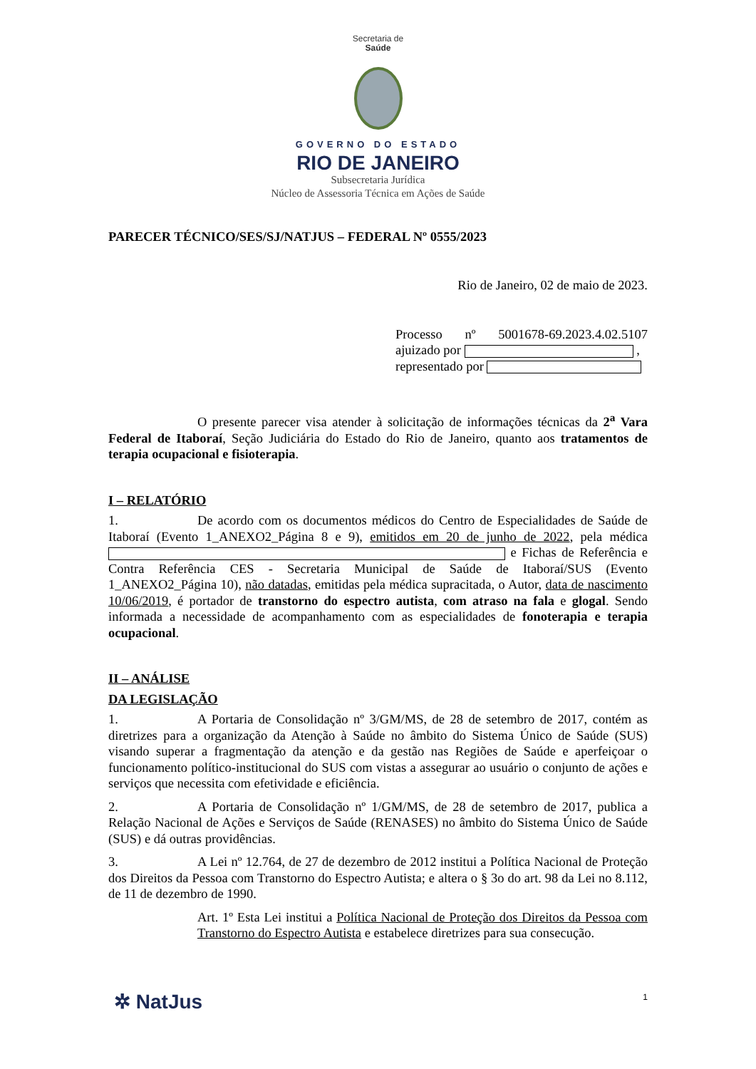Secretaria de
Saúde
GOVERNO DO ESTADO
RIO DE JANEIRO
Subsecretaria Jurídica
Núcleo de Assessoria Técnica em Ações de Saúde
PARECER TÉCNICO/SES/SJ/NATJUS – FEDERAL Nº 0555/2023
Rio de Janeiro, 02 de maio de 2023.
Processo nº 5001678-69.2023.4.02.5107 ajuizado por ,
representado por
O presente parecer visa atender à solicitação de informações técnicas da 2<sup>a</sup> Vara Federal de Itaboraí, Seção Judiciária do Estado do Rio de Janeiro, quanto aos tratamentos de terapia ocupacional e fisioterapia.
I – RELATÓRIO
1. De acordo com os documentos médicos do Centro de Especialidades de Saúde de Itaboraí (Evento 1_ANEXO2_Página 8 e 9), emitidos em 20 de junho de 2022, pela médica e Fichas de Referência e Contra Referência CES - Secretaria Municipal de Saúde de Itaboraí/SUS (Evento 1_ANEXO2_Página 10), não datadas, emitidas pela médica supracitada, o Autor, data de nascimento 10/06/2019, é portador de transtorno do espectro autista, com atraso na fala e glogal. Sendo informada a necessidade de acompanhamento com as especialidades de fonoterapia e terapia ocupacional.
II – ANÁLISE
DA LEGISLAÇÃO
1. A Portaria de Consolidação nº 3/GM/MS, de 28 de setembro de 2017, contém as diretrizes para a organização da Atenção à Saúde no âmbito do Sistema Único de Saúde (SUS) visando superar a fragmentação da atenção e da gestão nas Regiões de Saúde e aperfeiçoar o funcionamento político-institucional do SUS com vistas a assegurar ao usuário o conjunto de ações e serviços que necessita com efetividade e eficiência.
2. A Portaria de Consolidação nº 1/GM/MS, de 28 de setembro de 2017, publica a Relação Nacional de Ações e Serviços de Saúde (RENASES) no âmbito do Sistema Único de Saúde (SUS) e dá outras providências.
3. A Lei nº 12.764, de 27 de dezembro de 2012 institui a Política Nacional de Proteção dos Direitos da Pessoa com Transtorno do Espectro Autista; e altera o § 3o do art. 98 da Lei no 8.112, de 11 de dezembro de 1990.
Art. 1º Esta Lei institui a Política Nacional de Proteção dos Direitos da Pessoa com Transtorno do Espectro Autista e estabelece diretrizes para sua consecução.
1 ✲ NatJus